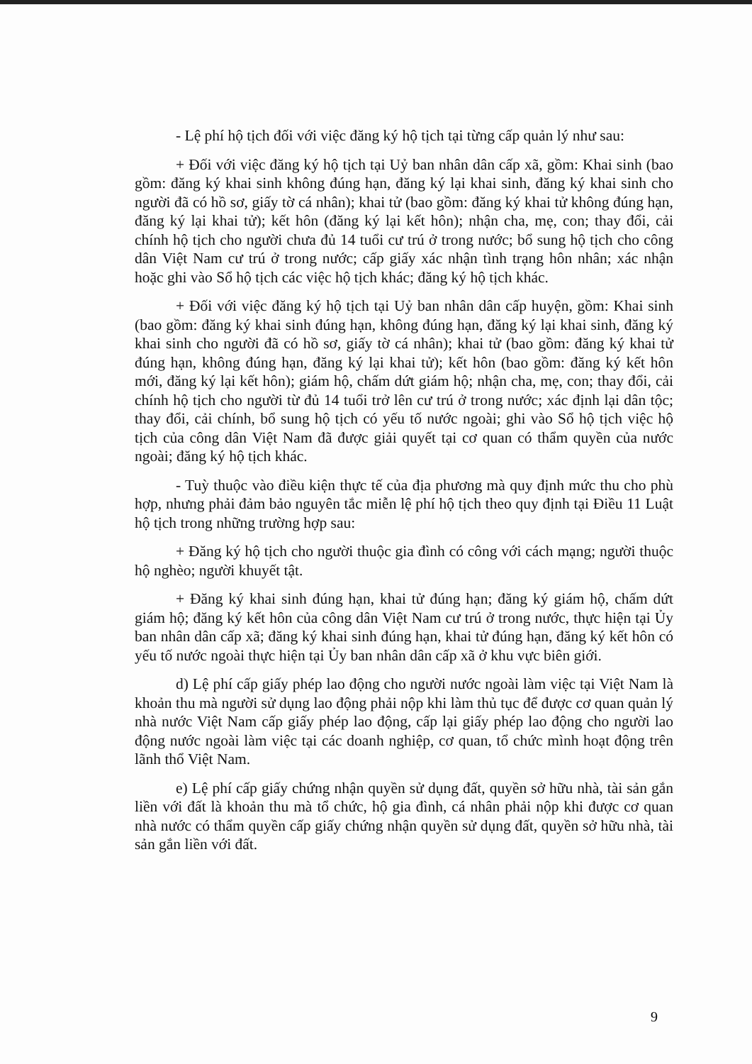- Lệ phí hộ tịch đối với việc đăng ký hộ tịch tại từng cấp quản lý như sau:
+ Đối với việc đăng ký hộ tịch tại Uỷ ban nhân dân cấp xã, gồm: Khai sinh (bao gồm: đăng ký khai sinh không đúng hạn, đăng ký lại khai sinh, đăng ký khai sinh cho người đã có hồ sơ, giấy tờ cá nhân); khai tử (bao gồm: đăng ký khai tử không đúng hạn, đăng ký lại khai tử); kết hôn (đăng ký lại kết hôn); nhận cha, mẹ, con; thay đổi, cải chính hộ tịch cho người chưa đủ 14 tuổi cư trú ở trong nước; bổ sung hộ tịch cho công dân Việt Nam cư trú ở trong nước; cấp giấy xác nhận tình trạng hôn nhân; xác nhận hoặc ghi vào Sổ hộ tịch các việc hộ tịch khác; đăng ký hộ tịch khác.
+ Đối với việc đăng ký hộ tịch tại Uỷ ban nhân dân cấp huyện, gồm: Khai sinh (bao gồm: đăng ký khai sinh đúng hạn, không đúng hạn, đăng ký lại khai sinh, đăng ký khai sinh cho người đã có hồ sơ, giấy tờ cá nhân); khai tử (bao gồm: đăng ký khai tử đúng hạn, không đúng hạn, đăng ký lại khai tử); kết hôn (bao gồm: đăng ký kết hôn mới, đăng ký lại kết hôn); giám hộ, chấm dứt giám hộ; nhận cha, mẹ, con; thay đổi, cải chính hộ tịch cho người từ đủ 14 tuổi trở lên cư trú ở trong nước; xác định lại dân tộc; thay đổi, cải chính, bổ sung hộ tịch có yếu tố nước ngoài; ghi vào Sổ hộ tịch việc hộ tịch của công dân Việt Nam đã được giải quyết tại cơ quan có thẩm quyền của nước ngoài; đăng ký hộ tịch khác.
- Tuỳ thuộc vào điều kiện thực tế của địa phương mà quy định mức thu cho phù hợp, nhưng phải đảm bảo nguyên tắc miễn lệ phí hộ tịch theo quy định tại Điều 11 Luật hộ tịch trong những trường hợp sau:
+ Đăng ký hộ tịch cho người thuộc gia đình có công với cách mạng; người thuộc hộ nghèo; người khuyết tật.
+ Đăng ký khai sinh đúng hạn, khai tử đúng hạn; đăng ký giám hộ, chấm dứt giám hộ; đăng ký kết hôn của công dân Việt Nam cư trú ở trong nước, thực hiện tại Ủy ban nhân dân cấp xã; đăng ký khai sinh đúng hạn, khai tử đúng hạn, đăng ký kết hôn có yếu tố nước ngoài thực hiện tại Ủy ban nhân dân cấp xã ở khu vực biên giới.
d) Lệ phí cấp giấy phép lao động cho người nước ngoài làm việc tại Việt Nam là khoản thu mà người sử dụng lao động phải nộp khi làm thủ tục để được cơ quan quản lý nhà nước Việt Nam cấp giấy phép lao động, cấp lại giấy phép lao động cho người lao động nước ngoài làm việc tại các doanh nghiệp, cơ quan, tổ chức mình hoạt động trên lãnh thổ Việt Nam.
e) Lệ phí cấp giấy chứng nhận quyền sử dụng đất, quyền sở hữu nhà, tài sản gắn liền với đất là khoản thu mà tổ chức, hộ gia đình, cá nhân phải nộp khi được cơ quan nhà nước có thẩm quyền cấp giấy chứng nhận quyền sử dụng đất, quyền sở hữu nhà, tài sản gắn liền với đất.
9